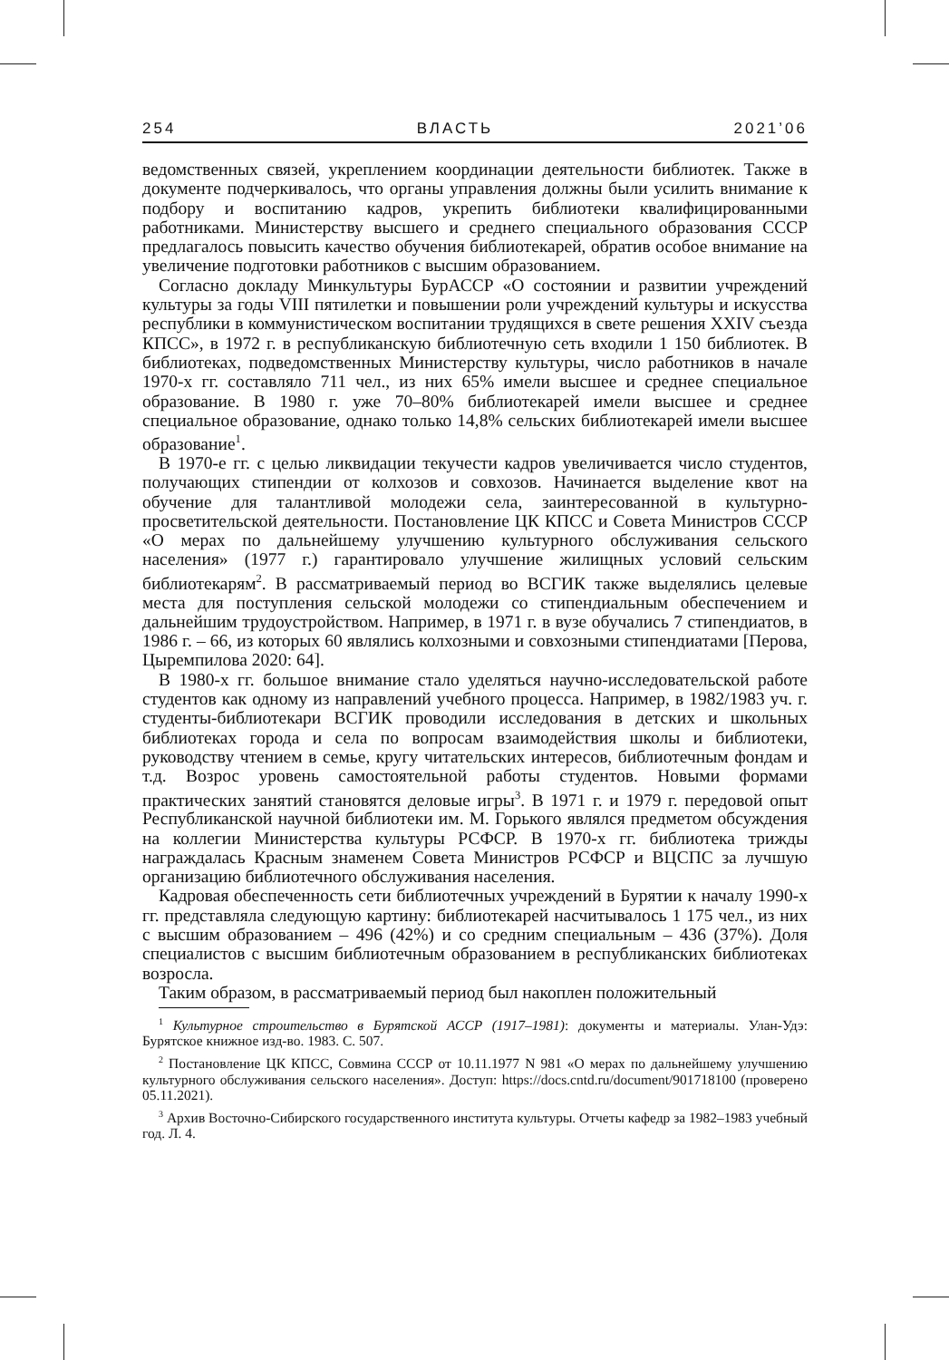254 ВЛАСТЬ 2021’06
ведомственных связей, укреплением координации деятельности библиотек. Также в документе подчеркивалось, что органы управления должны были усилить внимание к подбору и воспитанию кадров, укрепить библиотеки квалифицированными работниками. Министерству высшего и среднего специального образования СССР предлагалось повысить качество обучения библиотекарей, обратив особое внимание на увеличение подготовки работников с высшим образованием.
Согласно докладу Минкультуры БурАССР «О состоянии и развитии учреждений культуры за годы VIII пятилетки и повышении роли учреждений культуры и искусства республики в коммунистическом воспитании трудящихся в свете решения XXIV съезда КПСС», в 1972 г. в республиканскую библиотечную сеть входили 1 150 библиотек. В библиотеках, подведомственных Министерству культуры, число работников в начале 1970-х гг. составляло 711 чел., из них 65% имели высшее и среднее специальное образование. В 1980 г. уже 70–80% библиотекарей имели высшее и среднее специальное образование, однако только 14,8% сельских библиотекарей имели высшее образование<sup>1</sup>.
В 1970-е гг. с целью ликвидации текучести кадров увеличивается число студентов, получающих стипендии от колхозов и совхозов. Начинается выделение квот на обучение для талантливой молодежи села, заинтересованной в культурно-просветительской деятельности. Постановление ЦК КПСС и Совета Министров СССР «О мерах по дальнейшему улучшению культурного обслуживания сельского населения» (1977 г.) гарантировало улучшение жилищных условий сельским библиотекарям<sup>2</sup>. В рассматриваемый период во ВСГИК также выделялись целевые места для поступления сельской молодежи со стипендиальным обеспечением и дальнейшим трудоустройством. Например, в 1971 г. в вузе обучались 7 стипендиатов, в 1986 г. – 66, из которых 60 являлись колхозными и совхозными стипендиатами [Перова, Цыремпилова 2020: 64].
В 1980-х гг. большое внимание стало уделяться научно-исследовательской работе студентов как одному из направлений учебного процесса. Например, в 1982/1983 уч. г. студенты-библиотекари ВСГИК проводили исследования в детских и школьных библиотеках города и села по вопросам взаимодействия школы и библиотеки, руководству чтением в семье, кругу читательских интересов, библиотечным фондам и т.д. Возрос уровень самостоятельной работы студентов. Новыми формами практических занятий становятся деловые игры<sup>3</sup>. В 1971 г. и 1979 г. передовой опыт Республиканской научной библиотеки им. М. Горького являлся предметом обсуждения на коллегии Министерства культуры РСФСР. В 1970-х гг. библиотека трижды награждалась Красным знаменем Совета Министров РСФСР и ВЦСПС за лучшую организацию библиотечного обслуживания населения.
Кадровая обеспеченность сети библиотечных учреждений в Бурятии к началу 1990-х гг. представляла следующую картину: библиотекарей насчитывалось 1 175 чел., из них с высшим образованием – 496 (42%) и со средним специальным – 436 (37%). Доля специалистов с высшим библиотечным образованием в республиканских библиотеках возросла.
Таким образом, в рассматриваемый период был накоплен положительный
<sup>1</sup> Культурное строительство в Бурятской АССР (1917–1981): документы и материалы. Улан-Удэ: Бурятское книжное изд-во. 1983. С. 507.
<sup>2</sup> Постановление ЦК КПСС, Совмина СССР от 10.11.1977 N 981 «О мерах по дальнейшему улучшению культурного обслуживания сельского населения». Доступ: https://docs.cntd.ru/document/901718100 (проверено 05.11.2021).
<sup>3</sup> Архив Восточно-Сибирского государственного института культуры. Отчеты кафедр за 1982–1983 учебный год. Л. 4.